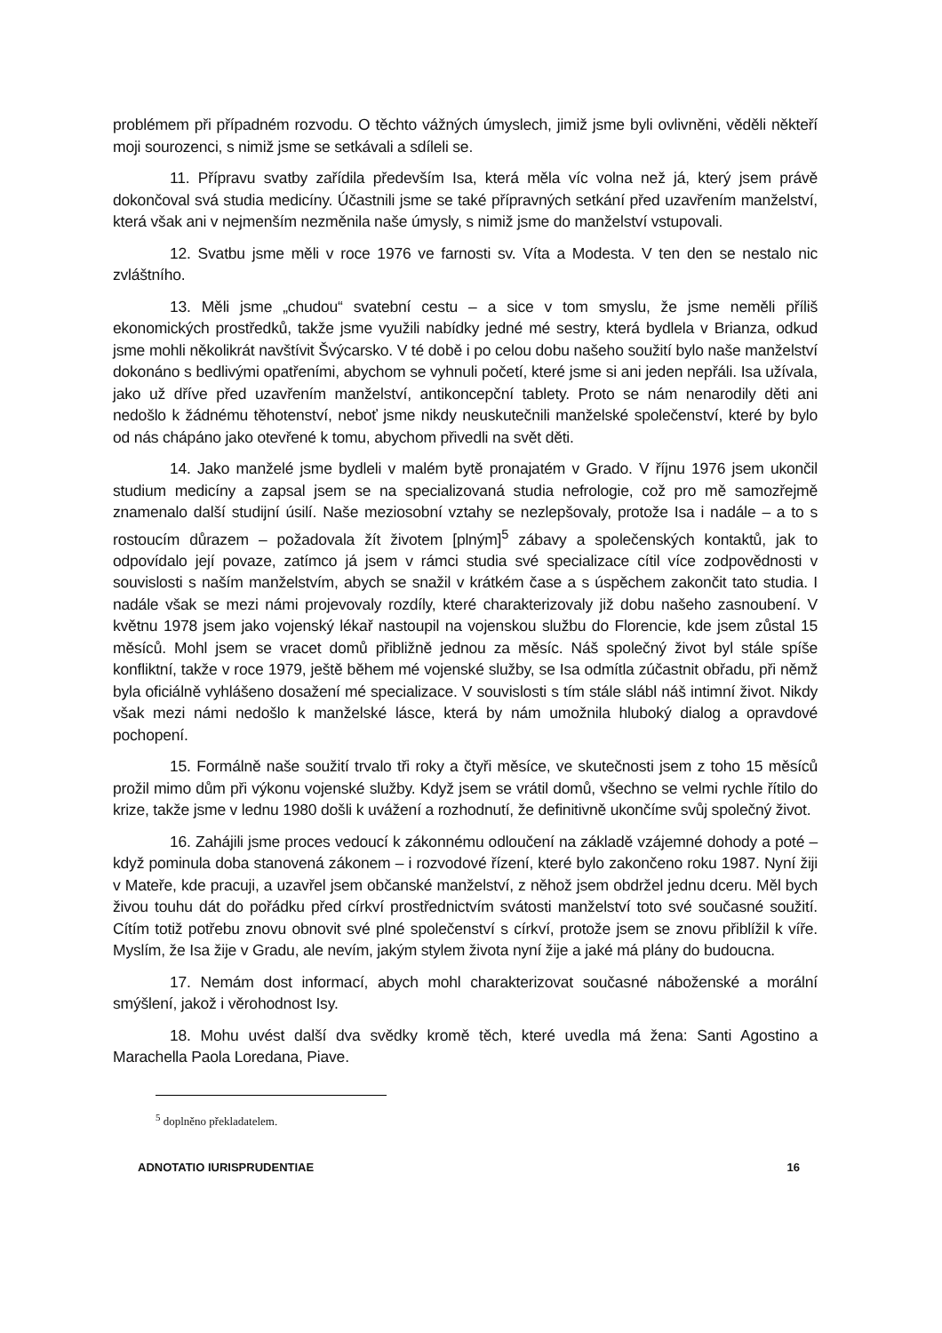problémem při případném rozvodu. O těchto vážných úmyslech, jimiž jsme byli ovlivněni, věděli někteří moji sourozenci, s nimiž jsme se setkávali a sdíleli se.
11. Přípravu svatby zařídila především Isa, která měla víc volna než já, který jsem právě dokončoval svá studia medicíny. Účastnili jsme se také přípravných setkání před uzavřením manželství, která však ani v nejmenším nezměnila naše úmysly, s nimiž jsme do manželství vstupovali.
12. Svatbu jsme měli v roce 1976 ve farnosti sv. Víta a Modesta. V ten den se nestalo nic zvláštního.
13. Měli jsme „chudou“ svatební cestu – a sice v tom smyslu, že jsme neměli příliš ekonomických prostředků, takže jsme využili nabídky jedné mé sestry, která bydlela v Brianza, odkud jsme mohli několikrát navštívit Švýcarsko. V té době i po celou dobu našeho soužití bylo naše manželství dokonáno s bedlivými opatřeními, abychom se vyhnuli početí, které jsme si ani jeden nepřáli. Isa užívala, jako už dříve před uzavřením manželství, antikoncepční tablety. Proto se nám nenarodily děti ani nedošlo k žádnému těhotenství, neboť jsme nikdy neuskutečnili manželské společenství, které by bylo od nás chápáno jako otevřené k tomu, abychom přivedli na svět děti.
14. Jako manželé jsme bydleli v malém bytě pronajatém v Grado. V říjnu 1976 jsem ukončil studium medicíny a zapsal jsem se na specializovaná studia nefrologie, což pro mě samozřejmě znamenalo další studijní úsilí. Naše meziosobní vztahy se nezlepšovaly, protože Isa i nadále – a to s rostoucím důrazem – požadovala žít životem [plným]<sup>5</sup> zábavy a společenských kontaktů, jak to odpovídalo její povaze, zatímco já jsem v rámci studia své specializace cítil více zodpovědnosti v souvislosti s naším manželstvím, abych se snažil v krátkém čase a s úspěchem zakončit tato studia. I nadále však se mezi námi projevovaly rozdíly, které charakterizovaly již dobu našeho zasnoubení. V květnu 1978 jsem jako vojenský lékař nastoupil na vojenskou službu do Florencie, kde jsem zůstal 15 měsíců. Mohl jsem se vracet domů přibližně jednou za měsíc. Náš společný život byl stále spíše konfliktní, takže v roce 1979, ještě během mé vojenské služby, se Isa odmítla zúčastnit obřadu, při němž byla oficiálně vyhlášeno dosažení mé specializace. V souvislosti s tím stále slábl náš intimní život. Nikdy však mezi námi nedošlo k manželské lásce, která by nám umožnila hluboký dialog a opravdové pochopení.
15. Formálně naše soužití trvalo tři roky a čtyři měsíce, ve skutečnosti jsem z toho 15 měsíců prožil mimo dům při výkonu vojenské služby. Když jsem se vrátil domů, všechno se velmi rychle řítilo do krize, takže jsme v lednu 1980 došli k uvážení a rozhodnutí, že definitivně ukončíme svůj společný život.
16. Zahájili jsme proces vedoucí k zákonnému odloučení na základě vzájemné dohody a poté – když pominula doba stanovená zákonem – i rozvodové řízení, které bylo zakončeno roku 1987. Nyní žiji v Mateře, kde pracuji, a uzavřel jsem občanské manželství, z něhož jsem obdržel jednu dceru. Měl bych živou touhu dát do pořádku před církví prostřednictvím svátosti manželství toto své současné soužití. Cítím totiž potřebu znovu obnovit své plné společenství s církví, protože jsem se znovu přiblížil k víře. Myslím, že Isa žije v Gradu, ale nevím, jakým stylem života nyní žije a jaké má plány do budoucna.
17. Nemám dost informací, abych mohl charakterizovat současné náboženské a morální smýšlení, jakož i věrohodnost Isy.
18. Mohu uvést další dva svědky kromě těch, které uvedla má žena: Santi Agostino a Marachella Paola Loredana, Piave.
<sup>5</sup> doplněno překladatelem.
ADNOTATIO IURISPRUDENTIAE 16